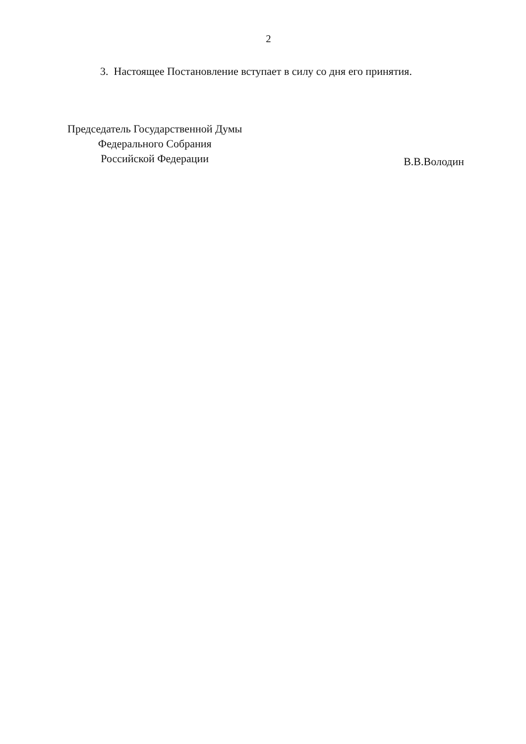2
3. Настоящее Постановление вступает в силу со дня его принятия.
Председатель Государственной Думы
Федерального Собрания
Российской Федерации
В.В.Володин